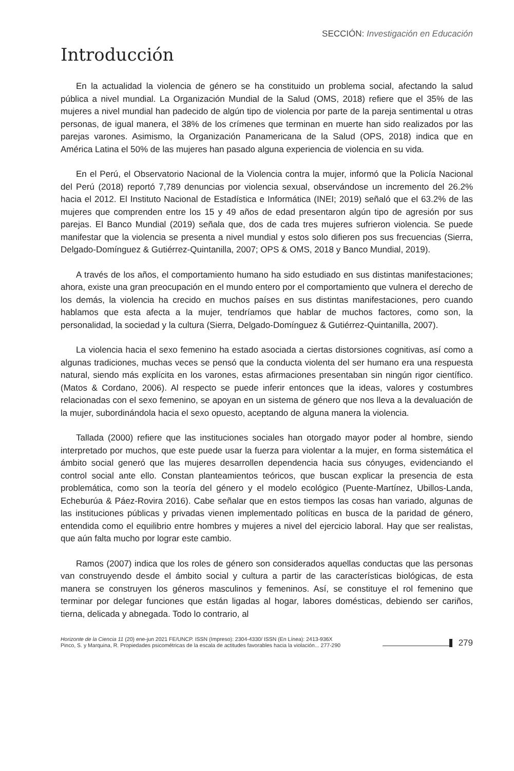SECCIÓN: Investigación en Educación
Introducción
En la actualidad la violencia de género se ha constituido un problema social, afectando la salud pública a nivel mundial. La Organización Mundial de la Salud (OMS, 2018) refiere que el 35% de las mujeres a nivel mundial han padecido de algún tipo de violencia por parte de la pareja sentimental u otras personas, de igual manera, el 38% de los crímenes que terminan en muerte han sido realizados por las parejas varones. Asimismo, la Organización Panamericana de la Salud (OPS, 2018) indica que en América Latina el 50% de las mujeres han pasado alguna experiencia de violencia en su vida.
En el Perú, el Observatorio Nacional de la Violencia contra la mujer, informó que la Policía Nacional del Perú (2018) reportó 7,789 denuncias por violencia sexual, observándose un incremento del 26.2% hacia el 2012. El Instituto Nacional de Estadística e Informática (INEI; 2019) señaló que el 63.2% de las mujeres que comprenden entre los 15 y 49 años de edad presentaron algún tipo de agresión por sus parejas. El Banco Mundial (2019) señala que, dos de cada tres mujeres sufrieron violencia. Se puede manifestar que la violencia se presenta a nivel mundial y estos solo difieren pos sus frecuencias (Sierra, Delgado-Domínguez & Gutiérrez-Quintanilla, 2007; OPS & OMS, 2018 y Banco Mundial, 2019).
A través de los años, el comportamiento humano ha sido estudiado en sus distintas manifestaciones; ahora, existe una gran preocupación en el mundo entero por el comportamiento que vulnera el derecho de los demás, la violencia ha crecido en muchos países en sus distintas manifestaciones, pero cuando hablamos que esta afecta a la mujer, tendríamos que hablar de muchos factores, como son, la personalidad, la sociedad y la cultura (Sierra, Delgado-Domínguez & Gutiérrez-Quintanilla, 2007).
La violencia hacia el sexo femenino ha estado asociada a ciertas distorsiones cognitivas, así como a algunas tradiciones, muchas veces se pensó que la conducta violenta del ser humano era una respuesta natural, siendo más explícita en los varones, estas afirmaciones presentaban sin ningún rigor científico. (Matos & Cordano, 2006). Al respecto se puede inferir entonces que la ideas, valores y costumbres relacionadas con el sexo femenino, se apoyan en un sistema de género que nos lleva a la devaluación de la mujer, subordinándola hacia el sexo opuesto, aceptando de alguna manera la violencia.
Tallada (2000) refiere que las instituciones sociales han otorgado mayor poder al hombre, siendo interpretado por muchos, que este puede usar la fuerza para violentar a la mujer, en forma sistemática el ámbito social generó que las mujeres desarrollen dependencia hacia sus cónyuges, evidenciando el control social ante ello. Constan planteamientos teóricos, que buscan explicar la presencia de esta problemática, como son la teoría del género y el modelo ecológico (Puente-Martínez, Ubillos-Landa, Echeburúa & Páez-Rovira 2016). Cabe señalar que en estos tiempos las cosas han variado, algunas de las instituciones públicas y privadas vienen implementado políticas en busca de la paridad de género, entendida como el equilibrio entre hombres y mujeres a nivel del ejercicio laboral. Hay que ser realistas, que aún falta mucho por lograr este cambio.
Ramos (2007) indica que los roles de género son considerados aquellas conductas que las personas van construyendo desde el ámbito social y cultura a partir de las características biológicas, de esta manera se construyen los géneros masculinos y femeninos. Así, se constituye el rol femenino que terminar por delegar funciones que están ligadas al hogar, labores domésticas, debiendo ser cariños, tierna, delicada y abnegada. Todo lo contrario, al
Horizonte de la Ciencia 11 (20) ene-jun 2021 FE/UNCP. ISSN (Impreso): 2304-4330/ ISSN (En Línea): 2413-936X
Pinco, S. y Marquina, R. Propiedades psicométricas de la escala de actitudes favorables hacia la violación... 277-290
279